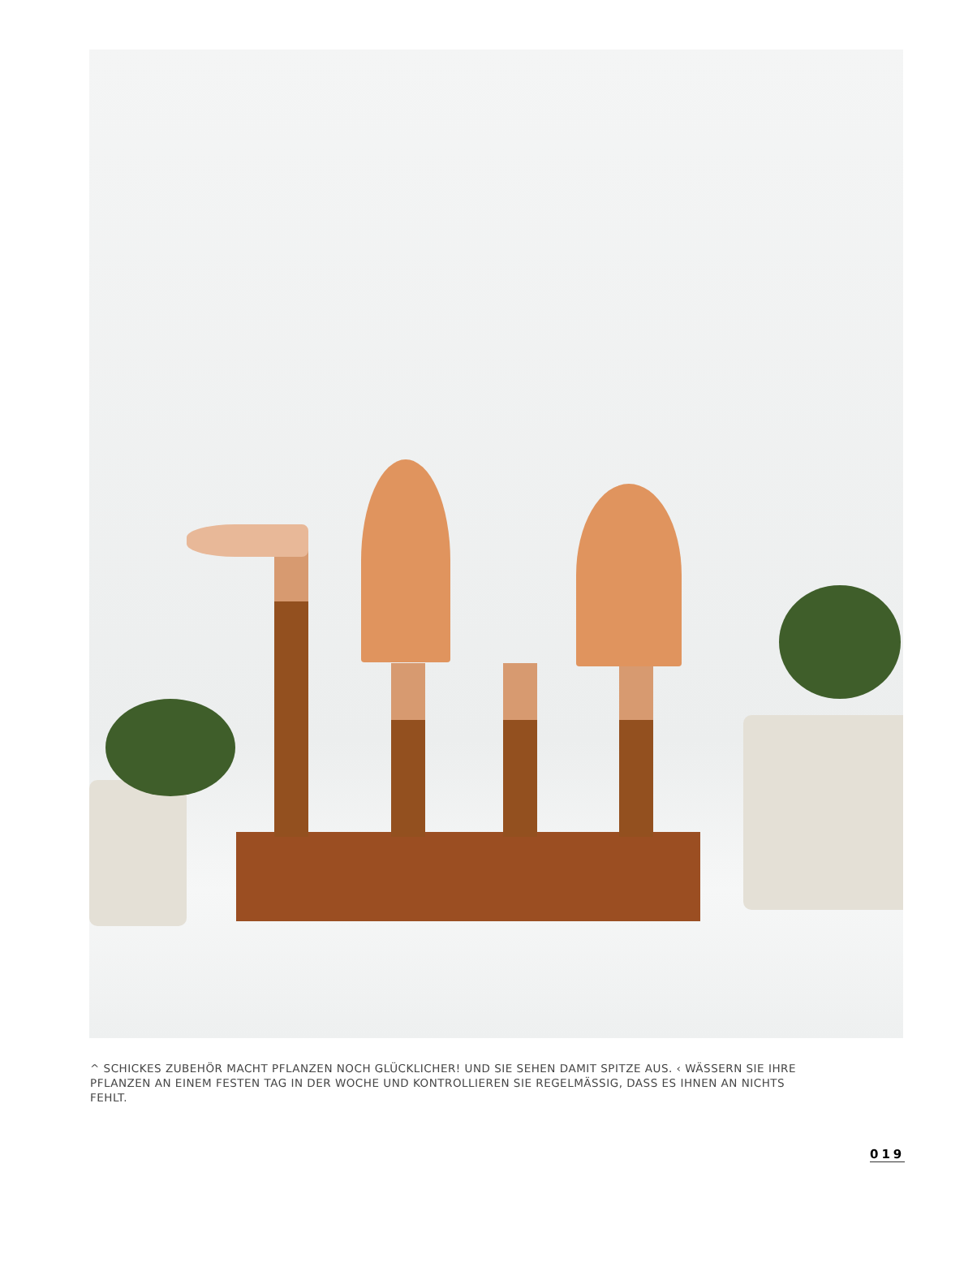^ SCHICKES ZUBEHÖR MACHT PFLANZEN NOCH GLÜCKLICHER! UND SIE SEHEN DAMIT SPITZE AUS. ‹ WÄSSERN SIE IHRE PFLANZEN AN EINEM FESTEN TAG IN DER WOCHE UND KONTROLLIEREN SIE REGELMÄSSIG, DASS ES IHNEN AN NICHTS FEHLT.
019